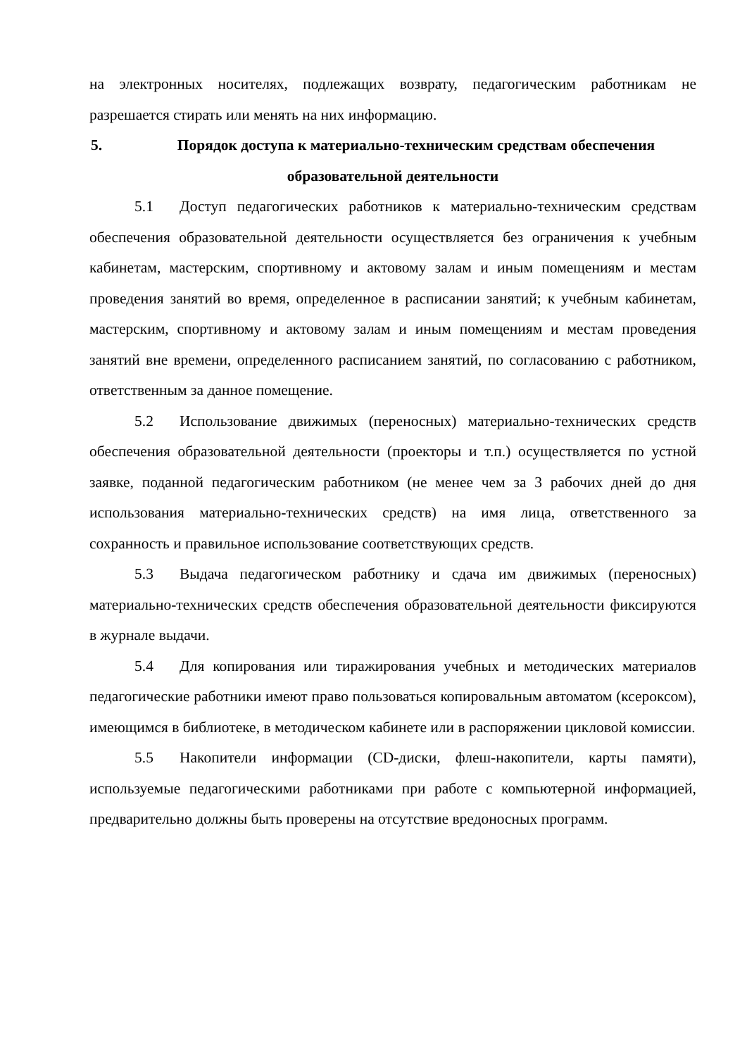на электронных носителях, подлежащих возврату, педагогическим работникам не разрешается стирать или менять на них информацию.
5. Порядок доступа к материально-техническим средствам обеспечения образовательной деятельности
5.1 Доступ педагогических работников к материально-техническим средствам обеспечения образовательной деятельности осуществляется без ограничения к учебным кабинетам, мастерским, спортивному и актовому залам и иным помещениям и местам проведения занятий во время, определенное в расписании занятий; к учебным кабинетам, мастерским, спортивному и актовому залам и иным помещениям и местам проведения занятий вне времени, определенного расписанием занятий, по согласованию с работником, ответственным за данное помещение.
5.2 Использование движимых (переносных) материально-технических средств обеспечения образовательной деятельности (проекторы и т.п.) осуществляется по устной заявке, поданной педагогическим работником (не менее чем за 3 рабочих дней до дня использования материально-технических средств) на имя лица, ответственного за сохранность и правильное использование соответствующих средств.
5.3 Выдача педагогическом работнику и сдача им движимых (переносных) материально-технических средств обеспечения образовательной деятельности фиксируются в журнале выдачи.
5.4 Для копирования или тиражирования учебных и методических материалов педагогические работники имеют право пользоваться копировальным автоматом (ксероксом), имеющимся в библиотеке, в методическом кабинете или в распоряжении цикловой комиссии.
5.5 Накопители информации (CD-диски, флеш-накопители, карты памяти), используемые педагогическими работниками при работе с компьютерной информацией, предварительно должны быть проверены на отсутствие вредоносных программ.